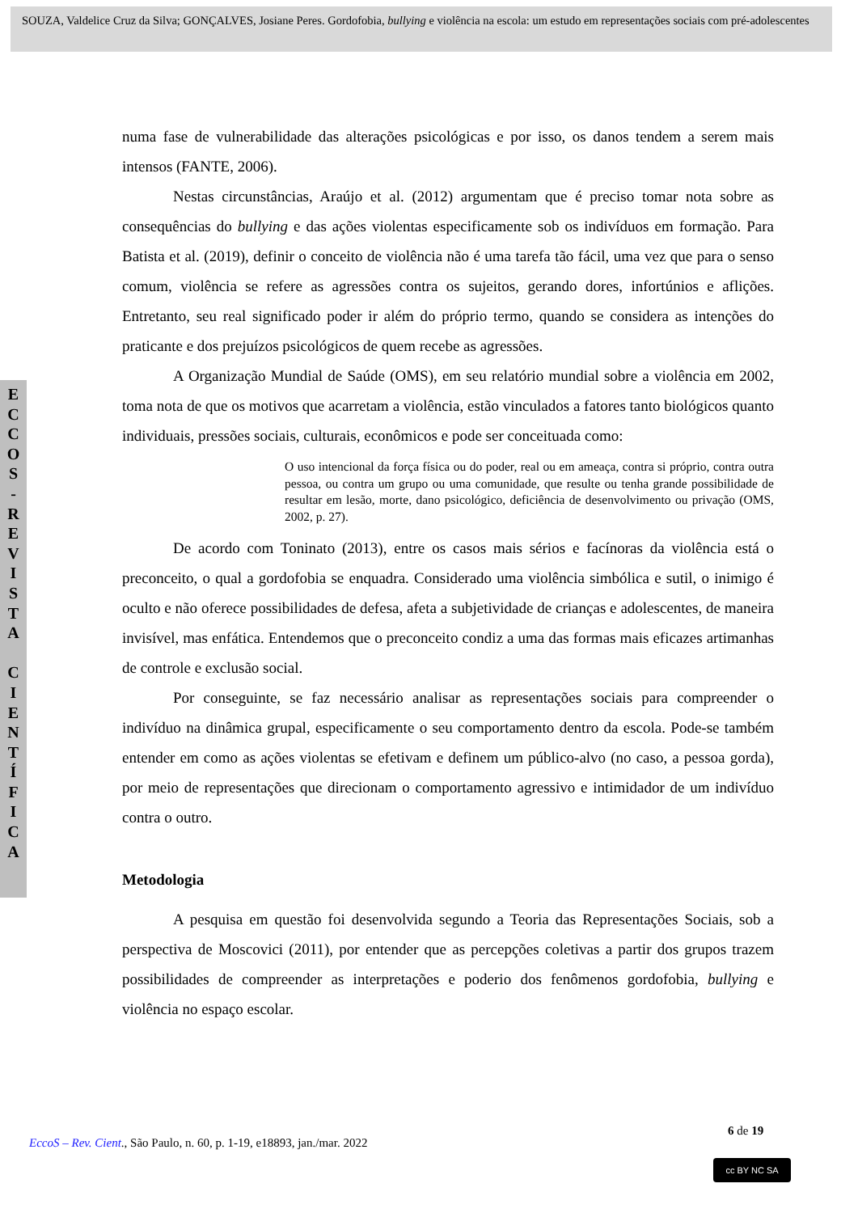SOUZA, Valdelice Cruz da Silva; GONÇALVES, Josiane Peres. Gordofobia, bullying e violência na escola: um estudo em representações sociais com pré-adolescentes
E
C
C
O
S
-
R
E
V
I
S
T
A
C
I
E
N
T
Í
F
I
C
A
numa fase de vulnerabilidade das alterações psicológicas e por isso, os danos tendem a serem mais intensos (FANTE, 2006).
Nestas circunstâncias, Araújo et al. (2012) argumentam que é preciso tomar nota sobre as consequências do bullying e das ações violentas especificamente sob os indivíduos em formação. Para Batista et al. (2019), definir o conceito de violência não é uma tarefa tão fácil, uma vez que para o senso comum, violência se refere as agressões contra os sujeitos, gerando dores, infortúnios e aflições. Entretanto, seu real significado poder ir além do próprio termo, quando se considera as intenções do praticante e dos prejuízos psicológicos de quem recebe as agressões.
A Organização Mundial de Saúde (OMS), em seu relatório mundial sobre a violência em 2002, toma nota de que os motivos que acarretam a violência, estão vinculados a fatores tanto biológicos quanto individuais, pressões sociais, culturais, econômicos e pode ser conceituada como:
O uso intencional da força física ou do poder, real ou em ameaça, contra si próprio, contra outra pessoa, ou contra um grupo ou uma comunidade, que resulte ou tenha grande possibilidade de resultar em lesão, morte, dano psicológico, deficiência de desenvolvimento ou privação (OMS, 2002, p. 27).
De acordo com Toninato (2013), entre os casos mais sérios e facínoras da violência está o preconceito, o qual a gordofobia se enquadra. Considerado uma violência simbólica e sutil, o inimigo é oculto e não oferece possibilidades de defesa, afeta a subjetividade de crianças e adolescentes, de maneira invisível, mas enfática. Entendemos que o preconceito condiz a uma das formas mais eficazes artimanhas de controle e exclusão social.
Por conseguinte, se faz necessário analisar as representações sociais para compreender o indivíduo na dinâmica grupal, especificamente o seu comportamento dentro da escola. Pode-se também entender em como as ações violentas se efetivam e definem um público-alvo (no caso, a pessoa gorda), por meio de representações que direcionam o comportamento agressivo e intimidador de um indivíduo contra o outro.
Metodologia
A pesquisa em questão foi desenvolvida segundo a Teoria das Representações Sociais, sob a perspectiva de Moscovici (2011), por entender que as percepções coletivas a partir dos grupos trazem possibilidades de compreender as interpretações e poderio dos fenômenos gordofobia, bullying e violência no espaço escolar.
6 de 19
EccoS – Rev. Cient., São Paulo, n. 60, p. 1-19, e18893, jan./mar. 2022
cc BY NC SA